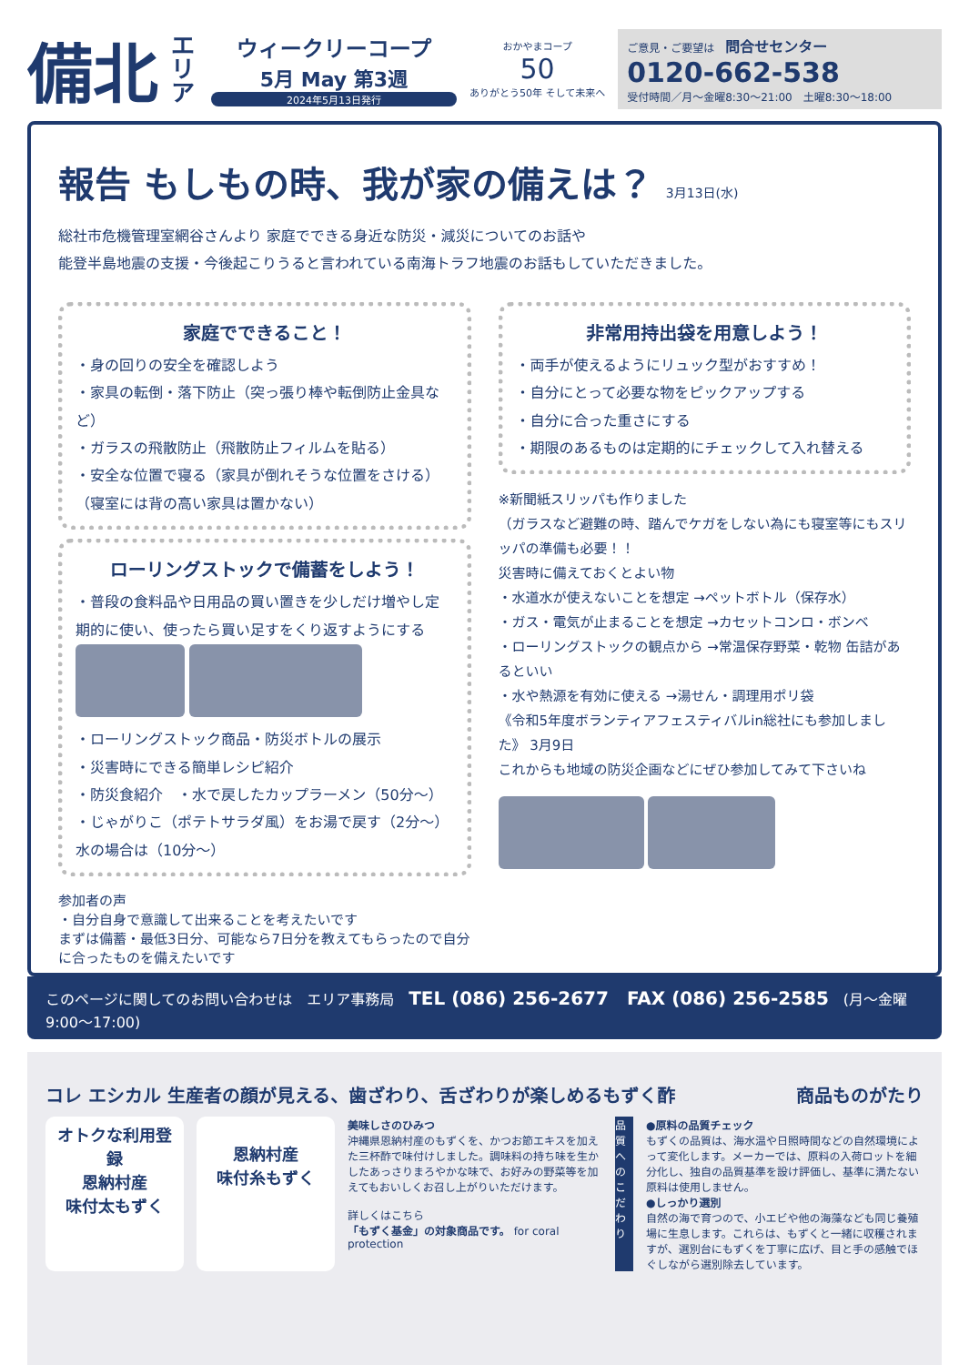備北
エリア
ウィークリーコープ
5月 May 第3週
2024年5月13日発行
おかやまコープ
50
ありがとう50年 そして未来へ
ご意見・ご要望は　問合せセンター
0120-662-538
受付時間／月～金曜8:30～21:00　土曜8:30～18:00
報告 もしもの時、我が家の備えは？ 3月13日(水)
総社市危機管理室網谷さんより 家庭でできる身近な防災・減災についてのお話や
能登半島地震の支援・今後起こりうると言われている南海トラフ地震のお話もしていただきました。
家庭でできること！
・身の回りの安全を確認しよう
・家具の転倒・落下防止（突っ張り棒や転倒防止金具など）
・ガラスの飛散防止（飛散防止フィルムを貼る）
・安全な位置で寝る（家具が倒れそうな位置をさける）
（寝室には背の高い家具は置かない）
ローリングストックで備蓄をしよう！
・普段の食料品や日用品の買い置きを少しだけ増やし定期的に使い、使ったら買い足すをくり返すようにする
・ローリングストック商品・防災ボトルの展示
・災害時にできる簡単レシピ紹介
・防災食紹介　・水で戻したカップラーメン（50分～）
・じゃがりこ（ポテトサラダ風）をお湯で戻す（2分～）水の場合は（10分～）
参加者の声
・自分自身で意識して出来ることを考えたいです
まずは備蓄・最低3日分、可能なら7日分を教えてもらったので自分に合ったものを備えたいです
非常用持出袋を用意しよう！
・両手が使えるようにリュック型がおすすめ！
・自分にとって必要な物をピックアップする
・自分に合った重さにする
・期限のあるものは定期的にチェックして入れ替える
※新聞紙スリッパも作りました
（ガラスなど避難の時、踏んでケガをしない為にも寝室等にもスリッパの準備も必要！！
災害時に備えておくとよい物
・水道水が使えないことを想定 →ペットボトル（保存水）
・ガス・電気が止まることを想定 →カセットコンロ・ボンベ
・ローリングストックの観点から →常温保存野菜・乾物 缶詰があるといい
・水や熱源を有効に使える →湯せん・調理用ポリ袋
《令和5年度ボランティアフェスティバルin総社にも参加しました》 3月9日
これからも地域の防災企画などにぜひ参加してみて下さいね
このページに関してのお問い合わせは　エリア事務局　TEL (086) 256-2677　FAX (086) 256-2585　(月～金曜9:00～17:00)
コレ エシカル 生産者の顔が見える、歯ざわり、舌ざわりが楽しめるもずく酢　商品ものがたり
オトクな利用登録
恩納村産
味付太もずく
恩納村産
味付糸もずく
美味しさのひみつ
沖縄県恩納村産のもずくを、かつお節エキスを加えた三杯酢で味付けしました。調味料の持ち味を生かしたあっさりまろやかな味で、お好みの野菜等を加えてもおいしくお召し上がりいただけます。
詳しくはこちら
「もずく基金」の対象商品です。 for coral protection
品質へのこだわり
●原料の品質チェック
もずくの品質は、海水温や日照時間などの自然環境によって変化します。メーカーでは、原料の入荷ロットを細分化し、独自の品質基準を設け評価し、基準に満たない原料は使用しません。
●しっかり選別
自然の海で育つので、小エビや他の海藻なども同じ養殖場に生息します。これらは、もずくと一緒に収穫されますが、選別台にもずくを丁寧に広げ、目と手の感触でほぐしながら選別除去しています。